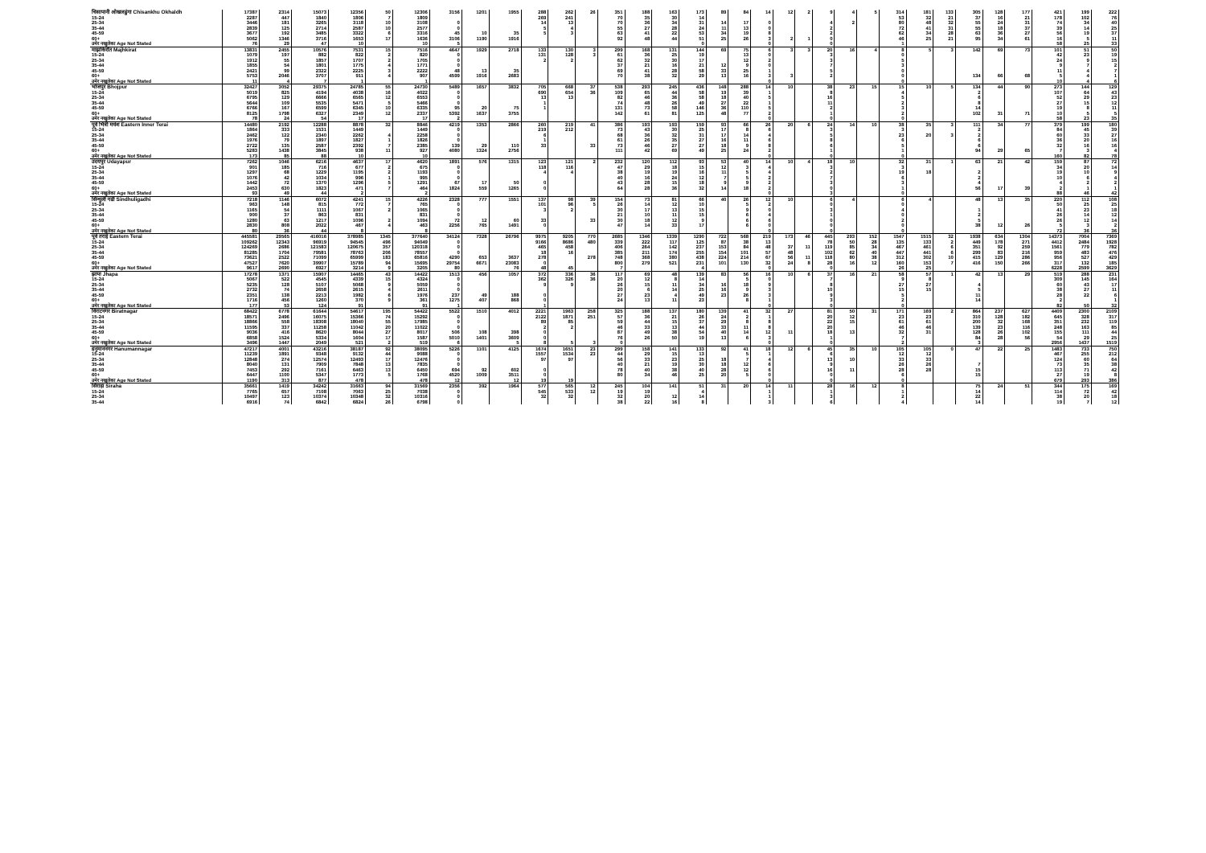| चिसापानी ओखलढुंगा Chisankhu Okhaldh | 17387 | 2314 | 15073 | 12356 | 50 | 12306 | 3156 | 1201 | 1955 | 288 | 262 | 26 | 351 | 188 | 163 | 173 | 89 | 84 | 14 | 12 | 2 | 9 | 4 | 5 | 314 | 181 | 133 | 305 | 128 | 177 | 421 | 199 | 222 |
| 15-24 | 2287 | 447 | 1840 | 1806 | 7 | 1809 | | | | 269 | 241 | | 70 | 35 | 30 | 14 | | | | | | | | | 53 | 32 | 21 | 37 | 16 | 21 | 178 | 102 | 76 |
| 25-34 | 3446 | 181 | 3265 | 3118 | 10 | 3108 | 0 | | | 14 | 13 | | 70 | 36 | 34 | 31 | 14 | 17 | 0 | | | 4 | 2 | | 80 | 48 | 32 | 55 | 24 | 31 | 74 | 34 | 40 |
| 35-44 | 2839 | 125 | 2714 | 2587 | 10 | 2577 | 0 | | | 5 | 4 | | 55 | 27 | 28 | 24 | 11 | 13 | 0 | | | 2 | | | 72 | 41 | 31 | 55 | 18 | 37 | 39 | 14 | 25 |
| 45-59 | 3677 | 192 | 3485 | 3322 | 6 | 3316 | 45 | 10 | 35 | 5 | 3 | | 63 | 41 | 22 | 53 | 34 | 19 | 8 | | | 2 | | | 62 | 34 | 28 | 63 | 36 | 27 | 56 | 19 | 37 |
| 60+ | 5062 | 1346 | 3716 | 1653 | 17 | 1636 | 3106 | 1190 | 1916 | | | | 92 | 48 | 44 | 51 | 25 | 26 | 3 | 2 | 1 | 0 | | | 46 | 25 | 21 | 95 | 34 | 61 | 16 | 5 | 11 |
| उमेर नखुलेका Age Not Stated | 76 | 29 | 47 | 10 | | 10 | 5 | | | | | | | | | 0 | | | 0 | | | 0 | | | 1 | | | | | | 58 | 25 | 33 |
| माझकिराँत Majhkirat | 13831 | 2455 | 10576 | 7531 | 15 | 7516 | 4647 | 1929 | 2718 | 133 | 130 | 3 | 299 | 168 | 131 | 144 | 69 | 75 | 6 | 3 | 3 | 20 | 16 | 4 | 8 | 5 | 3 | 142 | 69 | 73 | 101 | 51 | 50 |
| 15-24 | 1079 | 197 | 882 | 822 | 2 | 820 | 0 | | | 131 | 128 | 3 | 61 | 36 | 25 | 19 | | 13 | 0 | | | 3 | | | 0 | | | | | | 42 | 23 | 19 |
| 25-34 | 1912 | 55 | 1857 | 1707 | 2 | 1705 | 0 | | | 2 | 2 | | 62 | 32 | 30 | 17 | | 12 | 2 | | | 3 | | | 5 | | | | | | 24 | 9 | 15 |
| 35-44 | 1855 | 54 | 1801 | 1775 | 4 | 1771 | 0 | | | | | | 37 | 21 | 16 | 21 | 12 | 9 | 0 | | | 7 | | | 3 | | | | | | 9 | 7 | 2 |
| 45-59 | 2421 | 99 | 2322 | 2225 | 3 | 2222 | 48 | 13 | 35 | | | | 69 | 41 | 28 | 58 | 33 | 25 | 1 | | | 5 | | | 0 | | | | | | 11 | 4 | 7 |
| 60+ | 5753 | 2046 | 3707 | 911 | 4 | 907 | 4599 | 1916 | 2683 | | | | 70 | 38 | 32 | 29 | 13 | 16 | 3 | 3 | | 2 | | | 0 | | | 134 | 66 | 68 | 5 | 4 | 1 |
| उमेर नखुलेका Age Not Stated | 11 | 4 | 7 | 1 | | 1 | | | | | | | | | | | | | 0 | | | | | | 0 | | | | | | 10 | 4 | 6 |
| भोजपुर Bhojpur | 32427 | 3052 | 29375 | 24785 | 55 | 24730 | 5489 | 1657 | 3832 | 705 | 668 | 37 | 538 | 293 | 245 | 436 | 148 | 288 | 14 | 10 | | 38 | 23 | 15 | 15 | 10 | 5 | 134 | 44 | 90 | 273 | 144 | 129 |
| 15-24 | 5019 | 825 | 4194 | 4038 | 16 | 4022 | 0 | | | 690 | 654 | 36 | 109 | 65 | 44 | 58 | 19 | 39 | 1 | | | 8 | | | 4 | | | 2 | | | 107 | 64 | 43 |
| 25-34 | 6795 | 129 | 6666 | 6565 | 12 | 6553 | 0 | | | 13 | 13 | | 82 | 46 | 36 | 58 | 18 | 40 | 5 | | | 16 | | | 5 | | | 6 | | | 52 | 29 | 23 |
| 35-44 | 5644 | 109 | 5535 | 5471 | 5 | 5466 | 0 | | | 1 | | | 74 | 48 | 26 | 49 | 27 | 22 | 1 | | | 11 | | | 2 | | | 8 | | | 27 | 15 | 12 |
| 45-59 | 6766 | 167 | 6599 | 6345 | 10 | 6335 | 95 | 20 | 75 | 1 | | | 131 | 73 | 58 | 146 | 36 | 110 | 5 | | | 2 | | | 3 | | | 14 | | | 19 | 8 | 11 |
| 60+ | 8125 | 1798 | 6327 | 2349 | 12 | 2337 | 5392 | 1637 | 3755 | | | | 142 | 61 | 81 | 125 | 48 | 77 | 2 | | | 1 | | | 2 | | | 102 | 31 | 71 | 10 | 5 | 5 |
| उमेर नखुलेका Age Not Stated | 78 | 24 | 54 | 17 | | 17 | 2 | | | | | | | | | | | | 0 | | | 0 | | | 0 | | | | | | 58 | 23 | 35 |
| पूर्व भित्री मधेश Eastern Inner Terai | 14480 | 2192 | 12288 | 8878 | 32 | 8846 | 4219 | 1353 | 2866 | 260 | 219 | 41 | 386 | 193 | 193 | 159 | 93 | 66 | 26 | 20 | 6 | 24 | 14 | 10 | 38 | 35 | 3 | 111 | 34 | 77 | 379 | 199 | 180 |
| 15-24 | 1864 | 333 | 1531 | 1449 | | 1449 | 0 | | | 219 | 212 | | 73 | 43 | 30 | 25 | 17 | 8 | 6 | | | 3 | | | 3 | | | 2 | | | 84 | 45 | 39 |
| 25-34 | 2462 | 122 | 2340 | 2262 | 4 | 2258 | 0 | | | 6 | | | 68 | 36 | 32 | 31 | 17 | 14 | 4 | | | 5 | | | 23 | 20 | 3 | 2 | | | 60 | 33 | 27 |
| 35-44 | 1976 | 79 | 1897 | 1827 | 1 | 1826 | 0 | | | 1 | | | 61 | 26 | 35 | 27 | 16 | 11 | 6 | | | 8 | | | 6 | | | 6 | | | 36 | 20 | 16 |
| 45-59 | 2722 | 135 | 2587 | 2392 | 7 | 2385 | 139 | 29 | 110 | 33 | | 33 | 73 | 46 | 27 | 27 | 18 | 9 | 8 | | | 6 | | | 5 | | | 6 | | | 32 | 16 | 16 |
| 60+ | 5283 | 1438 | 3845 | 938 | 11 | 927 | 4080 | 1324 | 2756 | | | | 111 | 42 | 69 | 49 | 25 | 24 | 2 | | | 1 | | | 1 | | | 94 | 29 | 65 | 7 | 3 | 4 |
| उमेर नखुलेका Age Not Stated | 173 | 85 | 88 | 10 | | 10 | | | | | | | | | | | | | 0 | | | 0 | | | 0 | | | | | | 160 | 82 | 78 |
| उदयपुर Udayapur | 7262 | 1046 | 6216 | 4637 | 17 | 4620 | 1891 | 576 | 1315 | 123 | 121 | 2 | 232 | 120 | 112 | 93 | 53 | 40 | 14 | 10 | 4 | 18 | 10 | | 32 | 31 | 1 | 63 | 21 | 42 | 159 | 87 | 72 |
| 15-24 | 901 | 185 | 716 | 677 | 2 | 675 | 0 | | | 118 | 116 | | 47 | 29 | 18 | 15 | 12 | 3 | 4 | | | 3 | | | 3 | | | | | | 34 | 20 | 14 |
| 25-34 | 1297 | 68 | 1229 | 1195 | 2 | 1193 | 0 | | | 4 | 4 | | 38 | 19 | 19 | 16 | 11 | 5 | 4 | | | 2 | | | 19 | 18 | | 2 | | | 19 | 10 | 9 |
| 35-44 | 1076 | 42 | 1034 | 996 | 1 | 995 | 0 | | | | | | 40 | 16 | 24 | 12 | 7 | 5 | 2 | | | 7 | | | 6 | | | 2 | | | 10 | 6 | 4 |
| 45-59 | 1442 | 72 | 1370 | 1296 | 5 | 1291 | 67 | 17 | 50 | 0 | | | 43 | 28 | 15 | 18 | 9 | 9 | 2 | | | 3 | | | 3 | | | 4 | | | 4 | 2 | 2 |
| 60+ | 2453 | 630 | 1823 | 471 | 7 | 464 | 1824 | 559 | 1265 | 0 | | | 64 | 28 | 36 | 32 | 14 | 18 | 2 | | | 0 | | | 1 | | | 56 | 17 | 39 | 2 | 1 | 1 |
| उमेर नखुलेका Age Not Stated | 93 | 49 | 44 | 2 | | 2 | | | | | | | | | | | | | 0 | | | 3 | | | 0 | | | | | | 88 | 46 | 42 |
| सिन्धुली गढी Sindhuligadhi | 7218 | 1146 | 6072 | 4241 | 15 | 4226 | 2328 | 777 | 1551 | 137 | 98 | 39 | 154 | 73 | 81 | 66 | 40 | 26 | 12 | 10 | | 6 | 4 | | 6 | 4 | | 48 | 13 | 35 | 220 | 112 | 108 |
| 15-24 | 963 | 148 | 815 | 772 | 7 | 765 | 0 | | | 101 | 96 | 5 | 26 | 14 | 12 | 10 | | 5 | 2 | | | 0 | | | 0 | | | | | | 50 | 25 | 25 |
| 25-34 | 1165 | 54 | 1111 | 1067 | 2 | 1065 | 0 | | | 3 | 2 | | 30 | 17 | 13 | 15 | | 9 | 0 | | | 3 | | | 4 | | | 1 | | | 41 | 23 | 18 |
| 35-44 | 900 | 37 | 863 | 831 | | 831 | 0 | | | | | | 21 | 10 | 11 | 15 | | 6 | 4 | | | 1 | | | 0 | | | 2 | | | 26 | 14 | 12 |
| 45-59 | 1280 | 63 | 1217 | 1096 | 2 | 1094 | 72 | 12 | 60 | 33 | | 33 | 30 | 18 | 12 | 9 | | 6 | 6 | | | 0 | | | 2 | | | 5 | | | 26 | 12 | 14 |
| 60+ | 2830 | 808 | 2022 | 467 | 4 | 463 | 2256 | 765 | 1491 | 0 | | | 47 | 14 | 33 | 17 | | 6 | 0 | | | 0 | | | 0 | | | 38 | 12 | 26 | 5 | 3 | 2 |
| उमेर नखुलेका Age Not Stated | 80 | 36 | 44 | 8 | | 8 | | | | | | | | | | | | | 0 | | | 0 | | | 0 | | | | | | 72 | 36 | 36 |
| पूर्व तराई Eastern Terai | 445581 | 29565 | 416016 | 378985 | 1345 | 377640 | 34124 | 7328 | 26796 | 9975 | 9205 | 770 | 2685 | 1346 | 1339 | 1290 | 722 | 568 | 219 | 173 | 46 | 445 | 293 | 152 | 1547 | 1515 | 32 | 1938 | 634 | 1304 | 14373 | 7004 | 7369 |
| 15-24 | 109262 | 12343 | 96919 | 94545 | 496 | 94049 | 0 | | | 9166 | 8686 | 480 | 339 | 222 | 117 | 125 | 87 | 38 | 13 | | | 78 | 50 | 28 | 135 | 133 | 2 | 449 | 178 | 271 | 4412 | 2484 | 1928 |
| 25-34 | 124269 | 2686 | 121583 | 120675 | 357 | 120318 | 0 | | | 465 | 458 | | 406 | 264 | 142 | 237 | 153 | 84 | 48 | 37 | 11 | 119 | 85 | 34 | 467 | 461 | 6 | 351 | 92 | 259 | 1561 | 779 | 782 |
| 35-44 | 81285 | 1704 | 79581 | 78763 | 206 | 78557 | 0 | | | 18 | 16 | | 385 | 211 | 174 | 255 | 154 | 101 | 57 | 48 | | 102 | 62 | 40 | 447 | 441 | 6 | 299 | 83 | 216 | 959 | 483 | 476 |
| 45-59 | 73621 | 2522 | 71099 | 65999 | 183 | 65816 | 4290 | 653 | 3637 | 278 | | 278 | 748 | 368 | 380 | 438 | 224 | 214 | 67 | 56 | 11 | 118 | 80 | 38 | 312 | 302 | 10 | 415 | 129 | 286 | 956 | 527 | 429 |
| 60+ | 47527 | 7620 | 39907 | 15789 | 94 | 15695 | 29754 | 6671 | 23083 | 0 | | | 800 | 279 | 521 | 231 | 101 | 130 | 32 | 24 | 8 | 28 | 16 | 12 | 160 | 153 | 7 | 416 | 150 | 266 | 317 | 132 | 185 |
| उमेर नखुलेका Age Not Stated | 9617 | 2690 | 6927 | 3214 | 9 | 3205 | 80 | | 76 | 48 | 45 | | 7 | | | 4 | | | 0 | | | 0 | | | 26 | 25 | | | | | 6228 | 2599 | 3629 |
| झापा Jhapa | 17278 | 1371 | 15907 | 14465 | 43 | 14422 | 1513 | 456 | 1057 | 372 | 336 | 36 | 117 | 69 | 48 | 139 | 83 | 56 | 16 | 10 | 6 | 37 | 16 | 21 | 58 | 57 | 1 | 42 | 13 | 29 | 519 | 288 | 231 |
| 15-24 | 5067 | 522 | 4545 | 4339 | 15 | 4324 | 0 | | | 362 | 326 | 36 | 20 | 12 | 8 | 14 | | 5 | 0 | | | 7 | | | 9 | 8 | | | | | 309 | 145 | 164 |
| 25-34 | 5235 | 128 | 5107 | 5068 | 9 | 5059 | 0 | | | 9 | 9 | | 26 | 15 | 11 | 34 | 16 | 18 | 9 | | | 8 | | | 27 | 27 | | 4 | | | 60 | 43 | 17 |
| 35-44 | 2732 | 74 | 2658 | 2615 | 4 | 2611 | 0 | | | | | | 20 | 6 | 14 | 25 | 16 | 9 | 3 | | | 10 | | | 15 | 15 | | 5 | | | 38 | 27 | 11 |
| 45-59 | 2351 | 138 | 2213 | 1982 | 6 | 1976 | 237 | 49 | 188 | 0 | | | 27 | 23 | 4 | 49 | 23 | 26 | 3 | | | 9 | | | 5 | | | 11 | | | 28 | 22 | 6 |
| 60+ | 1716 | 456 | 1260 | 370 | 9 | 361 | 1275 | 407 | 868 | 0 | | | 24 | 13 | 11 | 23 | | 8 | 1 | | | 3 | | | 2 | | | 14 | | | 2 | | 1 |
| उमेर नखुलेका Age Not Stated | 177 | 53 | 124 | 91 | | 91 | 1 | | | 1 | | | | | | | | | 0 | | | 0 | | | 0 | | | | | | 82 | 50 | 32 |
| विराटनगर Biratnagar | 68422 | 6778 | 61644 | 54617 | 195 | 54422 | 5522 | 1510 | 4012 | 2221 | 1963 | 258 | 325 | 188 | 137 | 180 | 139 | 41 | 32 | 27 | | 81 | 50 | 31 | 171 | 169 | 2 | 864 | 237 | 627 | 4409 | 2300 | 2109 |
| 15-24 | 18571 | 2496 | 16075 | 15366 | 74 | 15292 | 0 | | | 2122 | 1871 | 251 | 57 | 36 | 21 | 26 | 24 | 2 | 1 | | | 20 | 12 | | 23 | 23 | | 310 | 128 | 182 | 645 | 328 | 317 |
| 25-34 | 18866 | 558 | 18308 | 18040 | 55 | 17985 | 0 | | | 89 | 85 | | 59 | 44 | 15 | 37 | 29 | 8 | 8 | | | 22 | 15 | | 61 | 61 | | 200 | 32 | 168 | 351 | 232 | 119 |
| 35-44 | 11595 | 337 | 11258 | 11042 | 20 | 11022 | 0 | | | 2 | 2 | | 46 | 33 | 13 | 44 | 33 | 11 | 8 | | | 20 | | | 46 | 46 | | 139 | 23 | 116 | 248 | 163 | 85 |
| 45-59 | 9036 | 416 | 8620 | 8044 | 27 | 8017 | 506 | 108 | 398 | 0 | | | 87 | 49 | 38 | 54 | 40 | 14 | 12 | 11 | | 18 | 13 | | 32 | 31 | | 128 | 26 | 102 | 155 | 111 | 44 |
| 60+ | 6858 | 1524 | 5334 | 1604 | 17 | 1587 | 5010 | 1401 | 3609 | 0 | | | 76 | 26 | 50 | 19 | 13 | 6 | 3 | | | 1 | | | 7 | | | 84 | 28 | 56 | 54 | 29 | 25 |
| उमेर नखुलेका Age Not Stated | 3496 | 1447 | 2049 | 521 | 2 | 519 | 6 | | 5 | 8 | 5 | 3 | 0 | | | | | | 0 | | | 0 | | | 2 | | | 3 | | | 2956 | 1437 | 1519 |
| हनुमाननगर Hanumannagar | 47217 | 4001 | 43216 | 38187 | 92 | 38095 | 5226 | 1101 | 4125 | 1674 | 1651 | 23 | 299 | 158 | 141 | 133 | 92 | 41 | 18 | 12 | 6 | 45 | 35 | 10 | 105 | 105 | 0 | 47 | 22 | 25 | 1483 | 733 | 750 |
| 15-24 | 11239 | 1891 | 9348 | 9132 | 44 | 9088 | 0 | | | 1557 | 1534 | 23 | 44 | 29 | 15 | 13 | | 5 | 1 | | | 6 | | | 12 | 12 | | | | | 467 | 255 | 212 |
| 25-34 | 12848 | 274 | 12574 | 12493 | 17 | 12476 | 0 | | | 97 | 97 | | 56 | 33 | 23 | 25 | 18 | 7 | 4 | | | 13 | 10 | | 33 | 33 | | | | | 124 | 60 | 64 |
| 35-44 | 8040 | 131 | 7909 | 7848 | 13 | 7835 | 0 | | | | | | 40 | 21 | 19 | 30 | 18 | 12 | 6 | | | 9 | | | 26 | 26 | | 7 | | | 73 | 35 | 38 |
| 45-59 | 7453 | 292 | 7161 | 6463 | 13 | 6450 | 694 | 92 | 602 | 0 | | | 78 | 40 | 38 | 40 | 28 | 12 | 6 | | | 16 | 11 | | 28 | 28 | | 15 | | | 113 | 71 | 42 |
| 60+ | 6447 | 1100 | 5347 | 1773 | 5 | 1768 | 4520 | 1009 | 3511 | 0 | | | 80 | 34 | 46 | 25 | 20 | 5 | 0 | | | 0 | | | 6 | | | 15 | | | 27 | 19 | 8 |
| उमेर नखुलेका Age Not Stated | 1190 | 313 | 877 | 478 | | 478 | 12 | | 12 | 19 | 19 | | | | | | | | 0 | | | 0 | | | 0 | | | | | | 679 | 293 | 386 |
| सिराहा Siraha | 35661 | 1419 | 34242 | 31663 | 94 | 31569 | 2356 | 392 | 1964 | 577 | 565 | 12 | 245 | 104 | 141 | 51 | 31 | 20 | 14 | 11 | | 28 | 16 | 12 | 8 | | | 75 | 24 | 51 | 344 | 175 | 169 |
| 15-24 | 7765 | 657 | 7108 | 7063 | 25 | 7038 | 0 | | | 545 | 533 | 12 | 19 | 19 | | 4 | | | 1 | | | 1 | | | 1 | | | 14 | | | 114 | 72 | 42 |
| 25-34 | 10497 | 123 | 10374 | 10348 | 32 | 10316 | 0 | | | 32 | 32 | | 32 | 20 | 12 | 14 | | | 1 | | | 3 | | | 2 | | | 22 | | | 38 | 20 | 18 |
| 35-44 | 6916 | 74 | 6842 | 6824 | 26 | 6798 | 0 | | | | | | 38 | 22 | 16 | 8 | | | 3 | | | 6 | | | 4 | | | 14 | | | 19 | 7 | 12 |